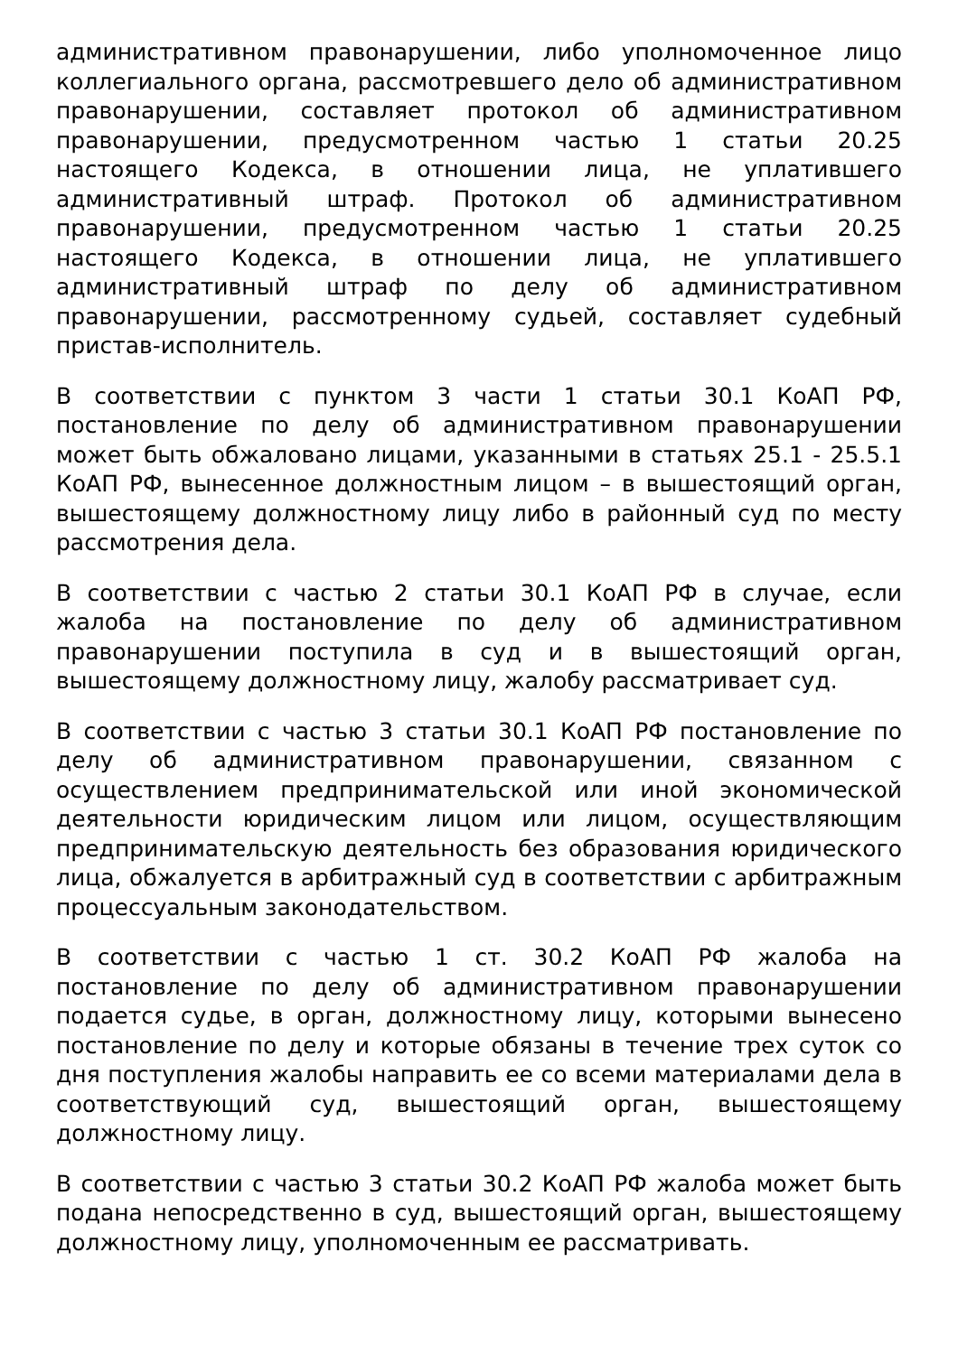административном правонарушении, либо уполномоченное лицо коллегиального органа, рассмотревшего дело об административном правонарушении, составляет протокол об административном правонарушении, предусмотренном частью 1 статьи 20.25 настоящего Кодекса, в отношении лица, не уплатившего административный штраф. Протокол об административном правонарушении, предусмотренном частью 1 статьи 20.25 настоящего Кодекса, в отношении лица, не уплатившего административный штраф по делу об административном правонарушении, рассмотренному судьей, составляет судебный пристав-исполнитель.
В соответствии с пунктом 3 части 1 статьи 30.1 КоАП РФ, постановление по делу об административном правонарушении может быть обжаловано лицами, указанными в статьях 25.1 - 25.5.1 КоАП РФ, вынесенное должностным лицом – в вышестоящий орган, вышестоящему должностному лицу либо в районный суд по месту рассмотрения дела.
В соответствии с частью 2 статьи 30.1 КоАП РФ в случае, если жалоба на постановление по делу об административном правонарушении поступила в суд и в вышестоящий орган, вышестоящему должностному лицу, жалобу рассматривает суд.
В соответствии с частью 3 статьи 30.1 КоАП РФ постановление по делу об административном правонарушении, связанном с осуществлением предпринимательской или иной экономической деятельности юридическим лицом или лицом, осуществляющим предпринимательскую деятельность без образования юридического лица, обжалуется в арбитражный суд в соответствии с арбитражным процессуальным законодательством.
В соответствии с частью 1 ст. 30.2 КоАП РФ жалоба на постановление по делу об административном правонарушении подается судье, в орган, должностному лицу, которыми вынесено постановление по делу и которые обязаны в течение трех суток со дня поступления жалобы направить ее со всеми материалами дела в соответствующий суд, вышестоящий орган, вышестоящему должностному лицу.
В соответствии с частью 3 статьи 30.2 КоАП РФ жалоба может быть подана непосредственно в суд, вышестоящий орган, вышестоящему должностному лицу, уполномоченным ее рассматривать.